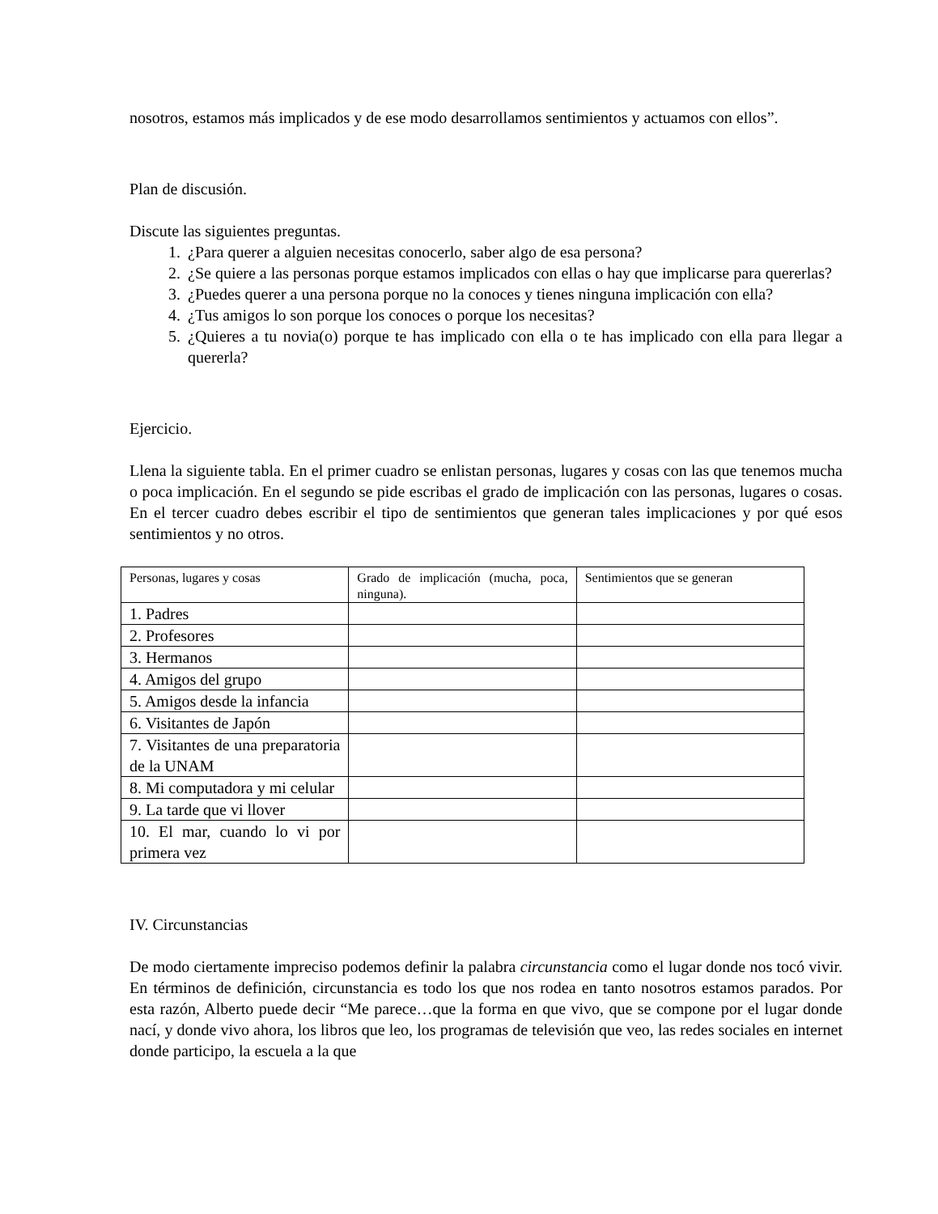nosotros, estamos más implicados y de ese modo desarrollamos sentimientos y actuamos con ellos”.
Plan de discusión.
Discute las siguientes preguntas.
1. ¿Para querer a alguien necesitas conocerlo, saber algo de esa persona?
2. ¿Se quiere a las personas porque estamos implicados con ellas o hay que implicarse para quererlas?
3. ¿Puedes querer a una persona porque no la conoces y tienes ninguna implicación con ella?
4. ¿Tus amigos lo son porque los conoces o porque los necesitas?
5. ¿Quieres a tu novia(o) porque te has implicado con ella o te has implicado con ella para llegar a quererla?
Ejercicio.
Llena la siguiente tabla. En el primer cuadro se enlistan personas, lugares y cosas con las que tenemos mucha o poca implicación. En el segundo se pide escribas el grado de implicación con las personas, lugares o cosas. En el tercer cuadro debes escribir el tipo de sentimientos que generan tales implicaciones y por qué esos sentimientos y no otros.
| Personas, lugares y cosas | Grado de implicación (mucha, poca, ninguna). | Sentimientos que se generan |
| 1. Padres | | |
| 2. Profesores | | |
| 3. Hermanos | | |
| 4. Amigos del grupo | | |
| 5. Amigos desde la infancia | | |
| 6. Visitantes de Japón | | |
| 7. Visitantes de una preparatoria de la UNAM | | |
| 8. Mi computadora y mi celular | | |
| 9. La tarde que vi llover | | |
| 10. El mar, cuando lo vi por primera vez | | |
IV. Circunstancias
De modo ciertamente impreciso podemos definir la palabra circunstancia como el lugar donde nos tocó vivir. En términos de definición, circunstancia es todo los que nos rodea en tanto nosotros estamos parados. Por esta razón, Alberto puede decir “Me parece…que la forma en que vivo, que se compone por el lugar donde nací, y donde vivo ahora, los libros que leo, los programas de televisión que veo, las redes sociales en internet donde participo, la escuela a la que